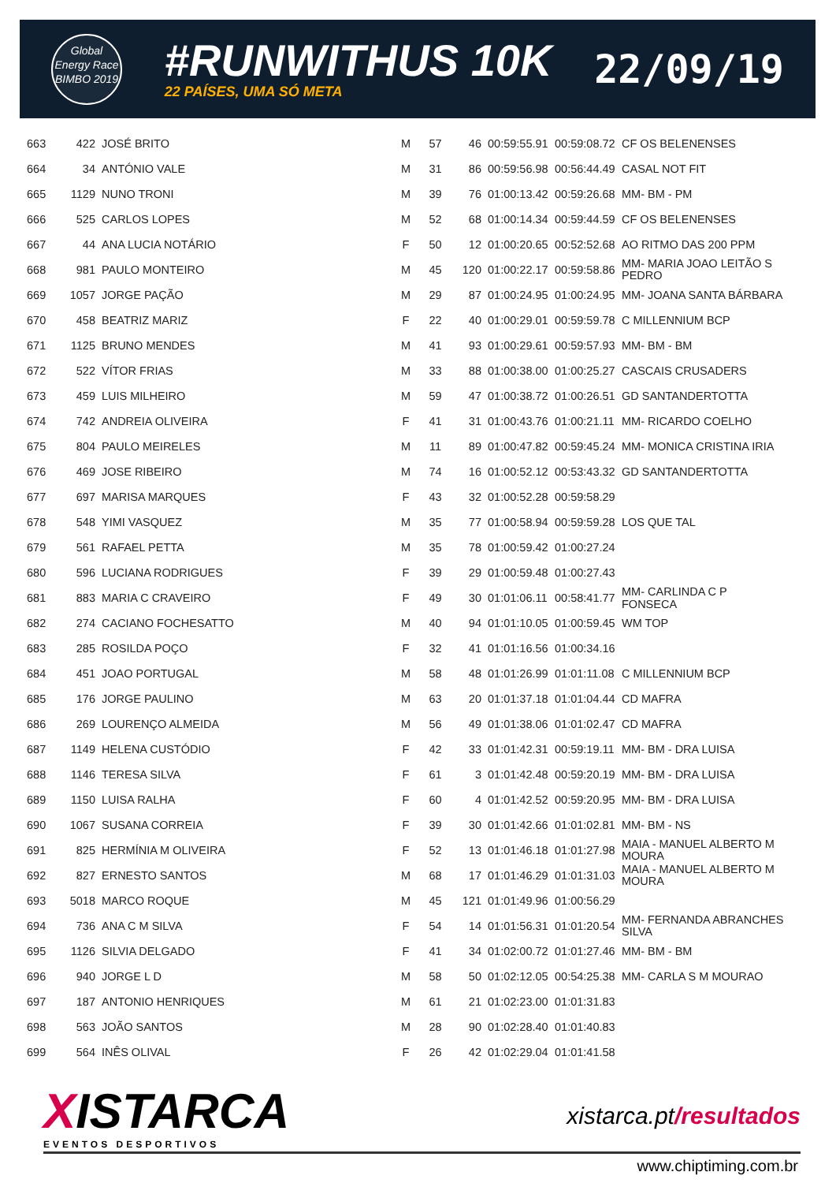Global Energy Race
BIMBO 2019
#RUNWITHUS 10K
22 PAÍSES, UMA SÓ META
22/09/19
| 663 | 422 | JOSÉ BRITO | M | 57 | 46 | 00:59:55.91 | 00:59:08.72 | CF OS BELENENSES |
| 664 | 34 | ANTÓNIO VALE | M | 31 | 86 | 00:59:56.98 | 00:56:44.49 | CASAL NOT FIT |
| 665 | 1129 | NUNO TRONI | M | 39 | 76 | 01:00:13.42 | 00:59:26.68 | MM- BM - PM |
| 666 | 525 | CARLOS LOPES | M | 52 | 68 | 01:00:14.34 | 00:59:44.59 | CF OS BELENENSES |
| 667 | 44 | ANA LUCIA NOTÁRIO | F | 50 | 12 | 01:00:20.65 | 00:52:52.68 | AO RITMO DAS 200 PPM |
| 668 | 981 | PAULO MONTEIRO | M | 45 | 120 | 01:00:22.17 | 00:59:58.86 | MM- MARIA JOAO LEITÃO S PEDRO |
| 669 | 1057 | JORGE PAÇÃO | M | 29 | 87 | 01:00:24.95 | 01:00:24.95 | MM- JOANA SANTA BÁRBARA |
| 670 | 458 | BEATRIZ MARIZ | F | 22 | 40 | 01:00:29.01 | 00:59:59.78 | C MILLENNIUM BCP |
| 671 | 1125 | BRUNO MENDES | M | 41 | 93 | 01:00:29.61 | 00:59:57.93 | MM- BM - BM |
| 672 | 522 | VÍTOR FRIAS | M | 33 | 88 | 01:00:38.00 | 01:00:25.27 | CASCAIS CRUSADERS |
| 673 | 459 | LUIS MILHEIRO | M | 59 | 47 | 01:00:38.72 | 01:00:26.51 | GD SANTANDERTOTTA |
| 674 | 742 | ANDREIA OLIVEIRA | F | 41 | 31 | 01:00:43.76 | 01:00:21.11 | MM- RICARDO COELHO |
| 675 | 804 | PAULO MEIRELES | M | 11 | 89 | 01:00:47.82 | 00:59:45.24 | MM- MONICA CRISTINA IRIA |
| 676 | 469 | JOSE RIBEIRO | M | 74 | 16 | 01:00:52.12 | 00:53:43.32 | GD SANTANDERTOTTA |
| 677 | 697 | MARISA MARQUES | F | 43 | 32 | 01:00:52.28 | 00:59:58.29 | |
| 678 | 548 | YIMI VASQUEZ | M | 35 | 77 | 01:00:58.94 | 00:59:59.28 | LOS QUE TAL |
| 679 | 561 | RAFAEL PETTA | M | 35 | 78 | 01:00:59.42 | 01:00:27.24 | |
| 680 | 596 | LUCIANA RODRIGUES | F | 39 | 29 | 01:00:59.48 | 01:00:27.43 | |
| 681 | 883 | MARIA C CRAVEIRO | F | 49 | 30 | 01:01:06.11 | 00:58:41.77 | MM- CARLINDA C P FONSECA |
| 682 | 274 | CACIANO FOCHESATTO | M | 40 | 94 | 01:01:10.05 | 01:00:59.45 | WM TOP |
| 683 | 285 | ROSILDA POÇO | F | 32 | 41 | 01:01:16.56 | 01:00:34.16 | |
| 684 | 451 | JOAO PORTUGAL | M | 58 | 48 | 01:01:26.99 | 01:01:11.08 | C MILLENNIUM BCP |
| 685 | 176 | JORGE PAULINO | M | 63 | 20 | 01:01:37.18 | 01:01:04.44 | CD MAFRA |
| 686 | 269 | LOURENÇO ALMEIDA | M | 56 | 49 | 01:01:38.06 | 01:01:02.47 | CD MAFRA |
| 687 | 1149 | HELENA CUSTÓDIO | F | 42 | 33 | 01:01:42.31 | 00:59:19.11 | MM- BM - DRA LUISA |
| 688 | 1146 | TERESA SILVA | F | 61 | 3 | 01:01:42.48 | 00:59:20.19 | MM- BM - DRA LUISA |
| 689 | 1150 | LUISA RALHA | F | 60 | 4 | 01:01:42.52 | 00:59:20.95 | MM- BM - DRA LUISA |
| 690 | 1067 | SUSANA CORREIA | F | 39 | 30 | 01:01:42.66 | 01:01:02.81 | MM- BM - NS |
| 691 | 825 | HERMÍNIA M OLIVEIRA | F | 52 | 13 | 01:01:46.18 | 01:01:27.98 | MAIA - MANUEL ALBERTO M MOURA |
| 692 | 827 | ERNESTO SANTOS | M | 68 | 17 | 01:01:46.29 | 01:01:31.03 | MAIA - MANUEL ALBERTO M MOURA |
| 693 | 5018 | MARCO ROQUE | M | 45 | 121 | 01:01:49.96 | 01:00:56.29 | |
| 694 | 736 | ANA C M SILVA | F | 54 | 14 | 01:01:56.31 | 01:01:20.54 | MM- FERNANDA ABRANCHES SILVA |
| 695 | 1126 | SILVIA DELGADO | F | 41 | 34 | 01:02:00.72 | 01:01:27.46 | MM- BM - BM |
| 696 | 940 | JORGE L D | M | 58 | 50 | 01:02:12.05 | 00:54:25.38 | MM- CARLA S M MOURAO |
| 697 | 187 | ANTONIO HENRIQUES | M | 61 | 21 | 01:02:23.00 | 01:01:31.83 | |
| 698 | 563 | JOÃO SANTOS | M | 28 | 90 | 01:02:28.40 | 01:01:40.83 | |
| 699 | 564 | INÊS OLIVAL | F | 26 | 42 | 01:02:29.04 | 01:01:41.58 | |
XISTARCA
EVENTOS DESPORTIVOS
xistarca.pt/resultados
www.chiptiming.com.br